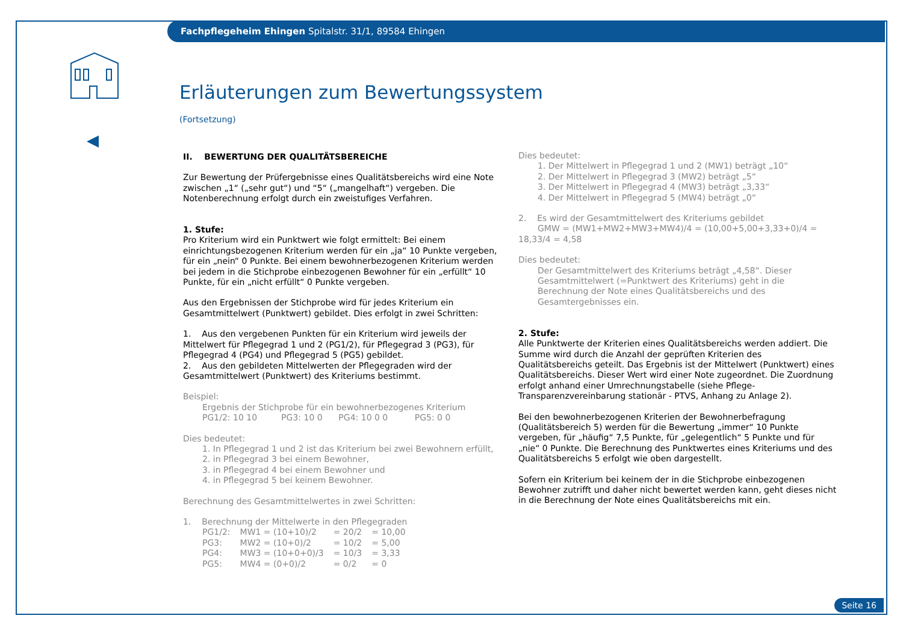Fachpflegeheim Ehingen Spitalstr. 31/1, 89584 Ehingen
Erläuterungen zum Bewertungssystem
(Fortsetzung)
II. BEWERTUNG DER QUALITÄTSBEREICHE
Zur Bewertung der Prüfergebnisse eines Qualitätsbereichs wird eine Note zwischen „1“ („sehr gut“) und “5“ („mangelhaft“) vergeben. Die Notenberechnung erfolgt durch ein zweistufiges Verfahren.
1. Stufe:
Pro Kriterium wird ein Punktwert wie folgt ermittelt: Bei einem einrichtungsbezogenen Kriterium werden für ein „ja“ 10 Punkte vergeben, für ein „nein“ 0 Punkte. Bei einem bewohnerbezogenen Kriterium werden bei jedem in die Stichprobe einbezogenen Bewohner für ein „erfüllt“ 10 Punkte, für ein „nicht erfüllt“ 0 Punkte vergeben.
Aus den Ergebnissen der Stichprobe wird für jedes Kriterium ein Gesamtmittelwert (Punktwert) gebildet. Dies erfolgt in zwei Schritten:
1. Aus den vergebenen Punkten für ein Kriterium wird jeweils der Mittelwert für Pflegegrad 1 und 2 (PG1/2), für Pflegegrad 3 (PG3), für Pflegegrad 4 (PG4) und Pflegegrad 5 (PG5) gebildet.
2. Aus den gebildeten Mittelwerten der Pflegegraden wird der Gesamtmittelwert (Punktwert) des Kriteriums bestimmt.
Beispiel:
Ergebnis der Stichprobe für ein bewohnerbezogenes Kriterium
PG1/2: 10 10 PG3: 10 0 PG4: 10 0 0 PG5: 0 0
Dies bedeutet:
1. In Pflegegrad 1 und 2 ist das Kriterium bei zwei Bewohnern erfüllt,
2. in Pflegegrad 3 bei einem Bewohner,
3. in Pflegegrad 4 bei einem Bewohner und
4. in Pflegegrad 5 bei keinem Bewohner.
Berechnung des Gesamtmittelwertes in zwei Schritten:
1. Berechnung der Mittelwerte in den Pflegegraden
| PG1/2: | MW1 = (10+10)/2 | = 20/2 | = 10,00 |
| PG3: | MW2 = (10+0)/2 | = 10/2 | = 5,00 |
| PG4: | MW3 = (10+0+0)/3 | = 10/3 | = 3,33 |
| PG5: | MW4 = (0+0)/2 | = 0/2 | = 0 |
Dies bedeutet:
1. Der Mittelwert in Pflegegrad 1 und 2 (MW1) beträgt „10“
2. Der Mittelwert in Pflegegrad 3 (MW2) beträgt „5“
3. Der Mittelwert in Pflegegrad 4 (MW3) beträgt „3,33“
4. Der Mittelwert in Pflegegrad 5 (MW4) beträgt „0“
2. Es wird der Gesamtmittelwert des Kriteriums gebildet
GMW = (MW1+MW2+MW3+MW4)/4 = (10,00+5,00+3,33+0)/4 = 18,33/4 = 4,58
Dies bedeutet:
Der Gesamtmittelwert des Kriteriums beträgt „4,58“. Dieser Gesamtmittelwert (=Punktwert des Kriteriums) geht in die Berechnung der Note eines Qualitätsbereichs und des Gesamtergebnisses ein.
2. Stufe:
Alle Punktwerte der Kriterien eines Qualitätsbereichs werden addiert. Die Summe wird durch die Anzahl der geprüften Kriterien des Qualitätsbereichs geteilt. Das Ergebnis ist der Mittelwert (Punktwert) eines Qualitätsbereichs. Dieser Wert wird einer Note zugeordnet. Die Zuordnung erfolgt anhand einer Umrechnungstabelle (siehe Pflege-Transparenzvereinbarung stationär - PTVS, Anhang zu Anlage 2).
Bei den bewohnerbezogenen Kriterien der Bewohnerbefragung (Qualitätsbereich 5) werden für die Bewertung „immer“ 10 Punkte vergeben, für „häufig“ 7,5 Punkte, für „gelegentlich“ 5 Punkte und für „nie“ 0 Punkte. Die Berechnung des Punktwertes eines Kriteriums und des Qualitätsbereichs 5 erfolgt wie oben dargestellt.
Sofern ein Kriterium bei keinem der in die Stichprobe einbezogenen Bewohner zutrifft und daher nicht bewertet werden kann, geht dieses nicht in die Berechnung der Note eines Qualitätsbereichs mit ein.
Seite 16